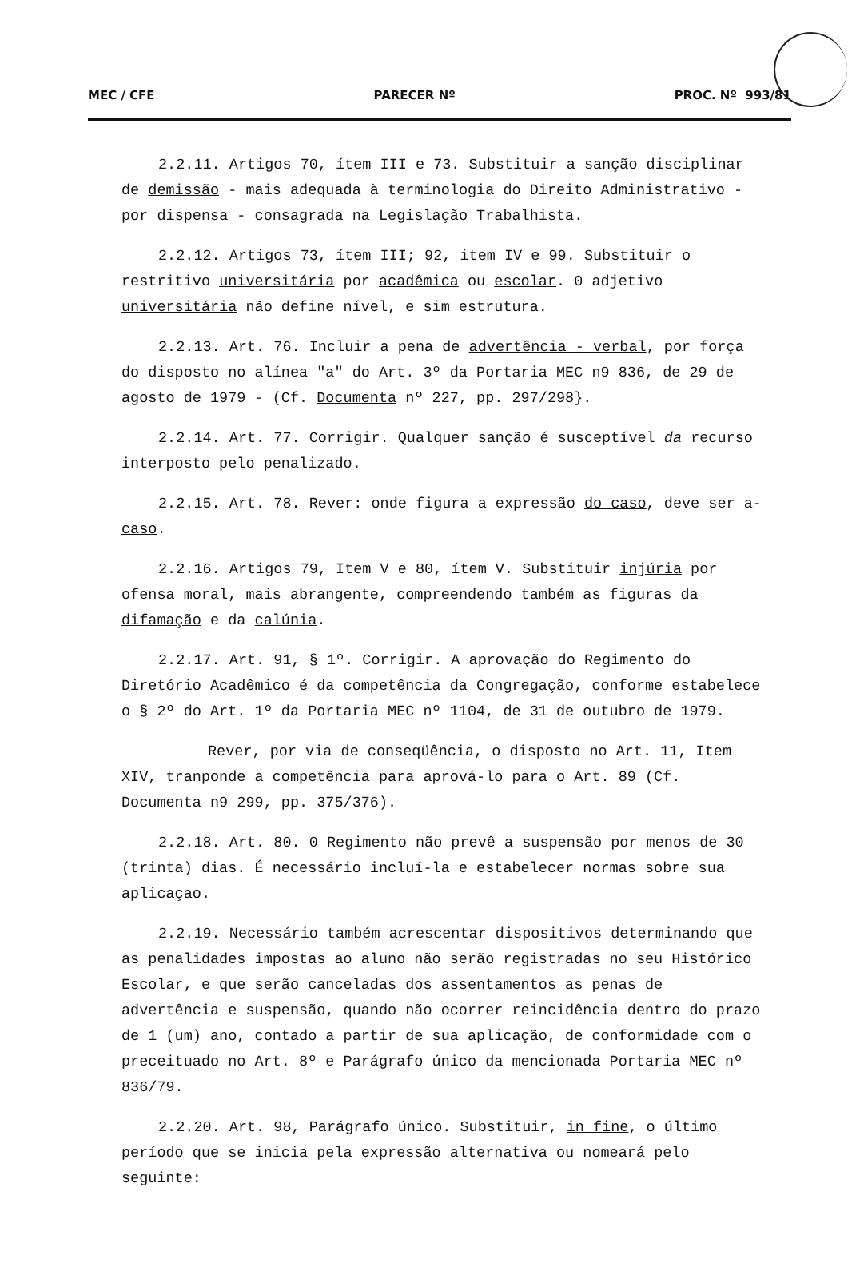MEC / CFE PARECER Nº PROC. Nº 993/81
2.2.11. Artigos 70, ítem III e 73. Substituir a sanção disciplinar de demissão - mais adequada à terminologia do Direito Administrativo - por dispensa - consagrada na Legislação Trabalhista.
2.2.12. Artigos 73, ítem III; 92, item IV e 99. Substituir o restritivo universitária por acadêmica ou escolar. 0 adjetivo universitária não define nível, e sim estrutura.
2.2.13. Art. 76. Incluir a pena de advertência - verbal, por força do disposto no alínea "a" do Art. 3º da Portaria MEC n9 836, de 29 de agosto de 1979 - (Cf. Documenta nº 227, pp. 297/298}.
2.2.14. Art. 77. Corrigir. Qualquer sanção é susceptível da recurso interposto pelo penalizado.
2.2.15. Art. 78. Rever: onde figura a expressão do caso, deve ser a-caso.
2.2.16. Artigos 79, Item V e 80, ítem V. Substituir injúria por ofensa moral, mais abrangente, compreendendo também as figuras da difamação e da calúnia.
2.2.17. Art. 91, § 1º. Corrigir. A aprovação do Regimento do Diretório Acadêmico é da competência da Congregação, conforme estabelece o § 2º do Art. 1º da Portaria MEC nº 1104, de 31 de outubro de 1979.
Rever, por via de conseqüência, o disposto no Art. 11, Item XIV, tranponde a competência para aprová-lo para o Art. 89 (Cf. Documenta n9 299, pp. 375/376).
2.2.18. Art. 80. 0 Regimento não prevê a suspensão por menos de 30 (trinta) dias. É necessário incluí-la e estabelecer normas sobre sua aplicaçao.
2.2.19. Necessário também acrescentar dispositivos determinando que as penalidades impostas ao aluno não serão registradas no seu Histórico Escolar, e que serão canceladas dos assentamentos as penas de advertência e suspensão, quando não ocorrer reincidência dentro do prazo de 1 (um) ano, contado a partir de sua aplicação, de conformidade com o preceituado no Art. 8º e Parágrafo único da mencionada Portaria MEC nº 836/79.
2.2.20. Art. 98, Parágrafo único. Substituir, in fine, o último período que se inicia pela expressão alternativa ou nomeará pelo seguinte: